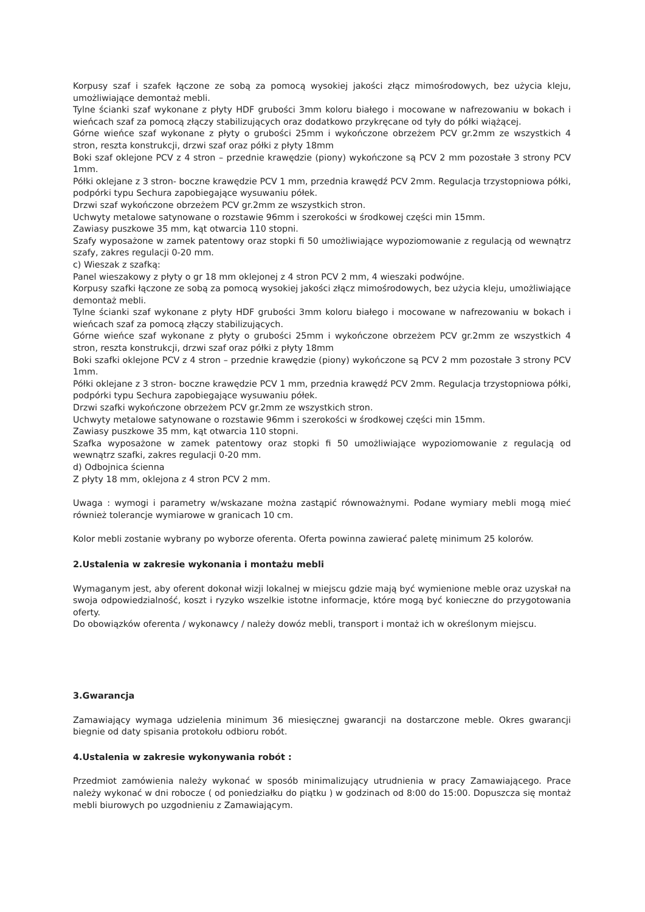Korpusy szaf i szafek łączone ze sobą za pomocą wysokiej jakości złącz mimośrodowych, bez użycia kleju, umożliwiające demontaż mebli.
Tylne ścianki szaf wykonane z płyty HDF grubości 3mm koloru białego i mocowane w nafrezowaniu w bokach i wieńcach szaf za pomocą złączy stabilizujących oraz dodatkowo przykręcane od tyły do półki wiążącej.
Górne wieńce szaf wykonane z płyty o grubości 25mm i wykończone obrzeżem PCV gr.2mm ze wszystkich 4 stron, reszta konstrukcji, drzwi szaf oraz półki z płyty 18mm
Boki szaf oklejone PCV z 4 stron – przednie krawędzie (piony) wykończone są PCV 2 mm pozostałe 3 strony PCV 1mm.
Półki oklejane z 3 stron- boczne krawędzie PCV 1 mm, przednia krawędź PCV 2mm. Regulacja trzystopniowa półki, podpórki typu Sechura zapobiegające wysuwaniu półek.
Drzwi szaf wykończone obrzeżem PCV gr.2mm ze wszystkich stron.
Uchwyty metalowe satynowane o rozstawie 96mm i szerokości w środkowej części min 15mm.
Zawiasy puszkowe 35 mm, kąt otwarcia 110 stopni.
Szafy wyposażone w zamek patentowy oraz stopki fi 50 umożliwiające wypoziomowanie z regulacją od wewnątrz szafy, zakres regulacji 0-20 mm.
c) Wieszak z szafką:
Panel wieszakowy z płyty o gr 18 mm oklejonej z 4 stron PCV 2 mm, 4 wieszaki podwójne.
Korpusy szafki łączone ze sobą za pomocą wysokiej jakości złącz mimośrodowych, bez użycia kleju, umożliwiające demontaż mebli.
Tylne ścianki szaf wykonane z płyty HDF grubości 3mm koloru białego i mocowane w nafrezowaniu w bokach i wieńcach szaf za pomocą złączy stabilizujących.
Górne wieńce szaf wykonane z płyty o grubości 25mm i wykończone obrzeżem PCV gr.2mm ze wszystkich 4 stron, reszta konstrukcji, drzwi szaf oraz półki z płyty 18mm
Boki szafki oklejone PCV z 4 stron – przednie krawędzie (piony) wykończone są PCV 2 mm pozostałe 3 strony PCV 1mm.
Półki oklejane z 3 stron- boczne krawędzie PCV 1 mm, przednia krawędź PCV 2mm. Regulacja trzystopniowa półki, podpórki typu Sechura zapobiegające wysuwaniu półek.
Drzwi szafki wykończone obrzeżem PCV gr.2mm ze wszystkich stron.
Uchwyty metalowe satynowane o rozstawie 96mm i szerokości w środkowej części min 15mm.
Zawiasy puszkowe 35 mm, kąt otwarcia 110 stopni.
Szafka wyposażone w zamek patentowy oraz stopki fi 50 umożliwiające wypoziomowanie z regulacją od wewnątrz szafki, zakres regulacji 0-20 mm.
d) Odbojnica ścienna
Z płyty 18 mm, oklejona z 4 stron PCV 2 mm.
Uwaga : wymogi i parametry w/wskazane można zastąpić równoważnymi. Podane wymiary mebli mogą mieć również tolerancje wymiarowe w granicach 10 cm.
Kolor mebli zostanie wybrany po wyborze oferenta. Oferta powinna zawierać paletę minimum 25 kolorów.
2.Ustalenia w zakresie wykonania i montażu mebli
Wymaganym jest, aby oferent dokonał wizji lokalnej w miejscu gdzie mają być wymienione meble oraz uzyskał na swoja odpowiedzialność, koszt i ryzyko wszelkie istotne informacje, które mogą być konieczne do przygotowania oferty.
Do obowiązków oferenta / wykonawcy / należy dowóz mebli, transport i montaż ich w określonym miejscu.
3.Gwarancja
Zamawiający wymaga udzielenia minimum 36 miesięcznej gwarancji na dostarczone meble. Okres gwarancji biegnie od daty spisania protokołu odbioru robót.
4.Ustalenia w zakresie wykonywania robót :
Przedmiot zamówienia należy wykonać w sposób minimalizujący utrudnienia w pracy Zamawiającego. Prace należy wykonać w dni robocze ( od poniedziałku do piątku ) w godzinach od 8:00 do 15:00. Dopuszcza się montaż mebli biurowych po uzgodnieniu z Zamawiającym.